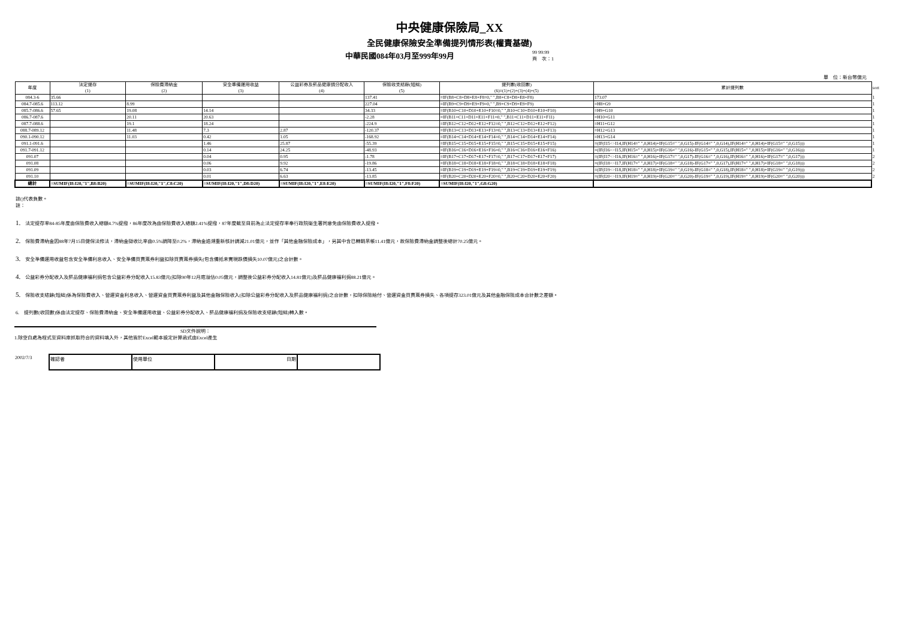中央健康保險局_XX
全民健康保險安全準備提列情形表(權責基礎)
中華民國084年03月至999年99月 99 99:99
頁　次：1
單　位：新台幣億元
| 年度 | 法定提存 (1) | 保險費滯納金 (2) | 安全準備運用收益 (3) | 公益彩券及菸品健康捐分配收入 (4) | 保險收支結餘(短絀) (5) | 提列數(收回數) (6)=(1)+(2)+(3)+(4)+(5) | 累計提列數 | sort |
| 084.3-6 | 35.66 | | | | 137.41 | =IF(B8+C8+D8+E8+F8=0," ",B8+C8+D8+E8+F8) | 173.07 | 1 |
| 084.7-085.6 | 113.12 | 8.99 | | | 227.04 | =IF(B9+C9+D9+E9+F9=0," ",B9+C9+D9+E9+F9) | =H8+G9 | 1 |
| 085.7-086.6 | 57.65 | 19.08 | 14.14 | | 34.33 | =IF(B10+C10+D10+E10+F10=0," ",B10+C10+D10+E10+F10) | =H9+G10 | 1 |
| 086.7-087.6 | | 20.11 | 20.63 | | -2.28 | =IF(B11+C11+D11+E11+F11=0," ",B11+C11+D11+E11+F11) | =H10+G11 | 1 |
| 087.7-088.6 | | 19.1 | 18.24 | | -224.9 | =IF(B12+C12+D12+E12+F12=0," ",B12+C12+D12+E12+F12) | =H11+G12 | 1 |
| 088.7-089.12 | | 11.48 | 7.3 | 2.87 | -120.37 | =IF(B13+C13+D13+E13+F13=0," ",B13+C13+D13+E13+F13) | =H12+G13 | 1 |
| 090.1-090.12 | | 11.03 | 0.42 | 1.05 | -168.92 | =IF(B14+C14+D14+E14+F14=0," ",B14+C14+D14+E14+F14) | =H13+G14 | 1 |
| 091.1-091.6 | | | 1.46 | 25.87 | -55.39 | =IF(B15+C15+D15+E15+F15=0," ",B15+C15+D15+E15+F15) | =(IF(I15<>I14,IF(H14=" ",0,H14)+IF(G15=" ",0,G15)-IF(G14=" ",0,G14),IF(H14=" ",0,H14)+IF(G15=" ",0,G15))) | 1 |
| 091.7-091.12 | | | 0.14 | 24.25 | -48.93 | =IF(B16+C16+D16+E16+F16=0," ",B16+C16+D16+E16+F16) | =(IF(I16<>I15,IF(H15=" ",0,H15)+IF(G16=" ",0,G16)-IF(G15=" ",0,G15),IF(H15=" ",0,H15)+IF(G16=" ",0,G16))) | 1 |
| 091.07 | | | 0.04 | 0.95 | -1.78 | =IF(B17+C17+D17+E17+F17=0," ",B17+C17+D17+E17+F17) | =(IF(I17<>I16,IF(H16=" ",0,H16)+IF(G17=" ",0,G17)-IF(G16=" ",0,G16),IF(H16=" ",0,H16)+IF(G17=" ",0,G17))) | 2 |
| 091.08 | | | 0.06 | 9.92 | -19.86 | =IF(B18+C18+D18+E18+F18=0," ",B18+C18+D18+E18+F18) | =(IF(I18<>I17,IF(H17=" ",0,H17)+IF(G18=" ",0,G18)-IF(G17=" ",0,G17),IF(H17=" ",0,H17)+IF(G18=" ",0,G18))) | 2 |
| 091.09 | | | 0.03 | 6.74 | -13.45 | =IF(B19+C19+D19+E19+F19=0," ",B19+C19+D19+E19+F19) | =(IF(I19<>I18,IF(H18=" ",0,H18)+IF(G19=" ",0,G19)-IF(G18=" ",0,G18),IF(H18=" ",0,H18)+IF(G19=" ",0,G19))) | 2 |
| 091.10 | | | 0.01 | 6.63 | -13.85 | =IF(B20+C20+D20+E20+F20=0," ",B20+C20+D20+E20+F20) | =(IF(I20<>I19,IF(H19=" ",0,H19)+IF(G20=" ",0,G20)-IF(G19=" ",0,G19),IF(H19=" ",0,H19)+IF(G20=" ",0,G20))) | 2 |
| 總計 | =SUMIF(I8:I20,"1",B8:B20) | =SUMIF(I8:I20,"1",C8:C20) | =SUMIF(I8:I20,"1",D8:D20) | =SUMIF(I8:I20,"1",E8:E20) | =SUMIF(I8:I20,"1",F8:F20) | =SUMIF(I8:I20,"1",G8:G20) | | |
註()代表負數。
註：
1. 法定提存率84-85年度由保險費收入總額4.7%提撥，86年度改為由保險費收入總額2.41%提撥，87年度截至目前為止法定提存率奉行政院衛生署同意免由保險費收入提撥。
2. 保險費滯納金因88年7月15日健保法修法，滯納金徵收比率由0.5%調降至0.2%，滯納金追溯重新核計調減21.01億元，並作「其他金融保險成本」，另其中含已轉銷呆帳11.41億元，故保險費滯納金調整後總計70.25億元。
3. 安全準備運用收益包含安全準備利息收入、安全準備買賣票券利益扣除買賣票券損失(包含備抵未實現跌價損失10.07億元)之合計數。
4. 公益彩券分配收入及菸品健康福利捐包含公益彩券分配收入15.83億元(扣除90年12月底溢估0.05億元，調整後公益彩券分配收入14.81億元)及菸品健康福利捐88.21億元。
5. 保險收支結餘(短絀)係為保險費收入、營運資金利息收入、營運資金買賣票券利益及其他金融保險收入(扣除公益彩券分配收入及菸品健康福利捐)之合計數，扣除保險給付、營運資金買賣票券損失、各項提存323.01億元及其他金融保險成本合計數之差額。
6.　提列數(收回數)係由法定提存、保險費滯納金、安全準備運用收益、公益彩券分配收入、菸品健康福利捐及保險收支結餘(短絀)轉入數。
SD文件說明：
1.除空白處為程式至資料庫抓取符合的資料填入外，其他皆於Excel範本設定計算函式由Excel產生
| 2002/7/3 | 確認者 | 使用單位 | 日期 | |